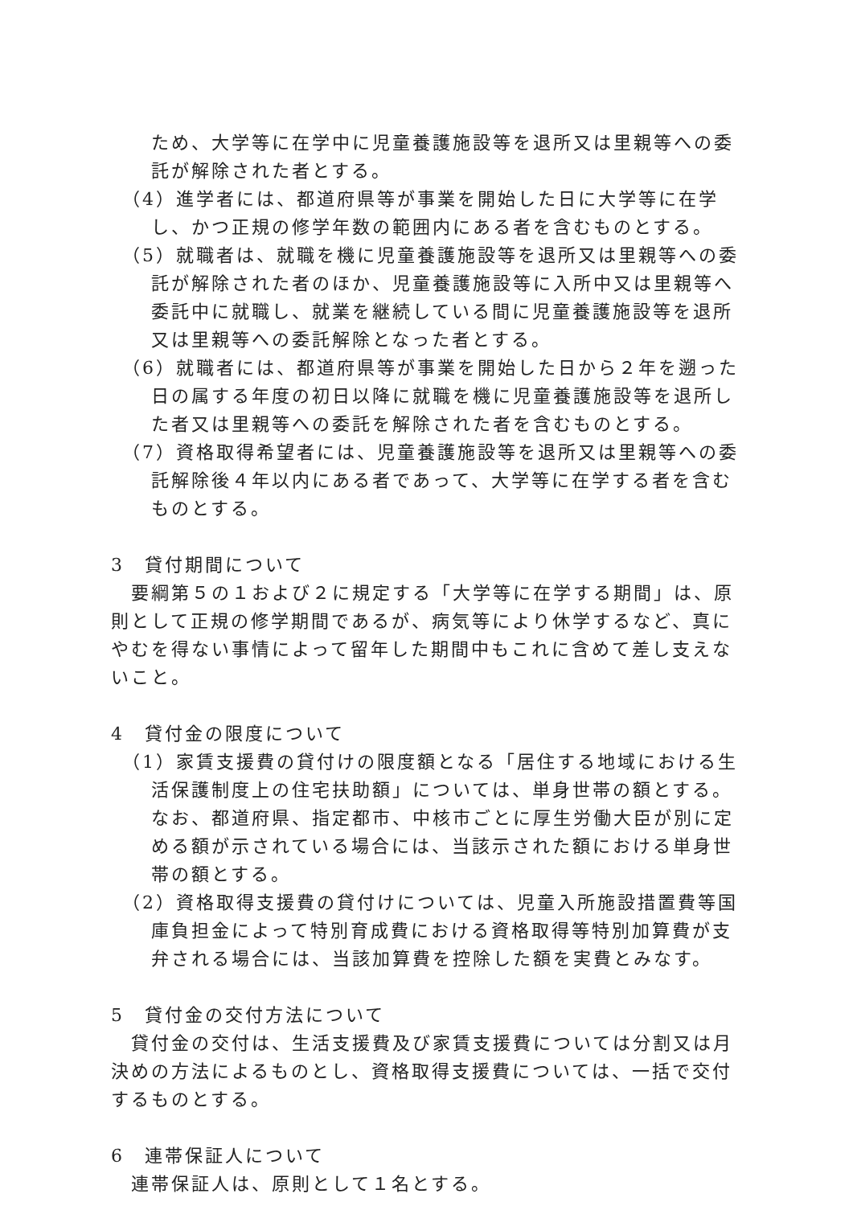ため、大学等に在学中に児童養護施設等を退所又は里親等への委託が解除された者とする。
（4）進学者には、都道府県等が事業を開始した日に大学等に在学し、かつ正規の修学年数の範囲内にある者を含むものとする。
（5）就職者は、就職を機に児童養護施設等を退所又は里親等への委託が解除された者のほか、児童養護施設等に入所中又は里親等へ委託中に就職し、就業を継続している間に児童養護施設等を退所又は里親等への委託解除となった者とする。
（6）就職者には、都道府県等が事業を開始した日から２年を遡った日の属する年度の初日以降に就職を機に児童養護施設等を退所した者又は里親等への委託を解除された者を含むものとする。
（7）資格取得希望者には、児童養護施設等を退所又は里親等への委託解除後４年以内にある者であって、大学等に在学する者を含むものとする。
3　貸付期間について
要綱第５の１および２に規定する「大学等に在学する期間」は、原則として正規の修学期間であるが、病気等により休学するなど、真にやむを得ない事情によって留年した期間中もこれに含めて差し支えないこと。
4　貸付金の限度について
（1）家賃支援費の貸付けの限度額となる「居住する地域における生活保護制度上の住宅扶助額」については、単身世帯の額とする。なお、都道府県、指定都市、中核市ごとに厚生労働大臣が別に定める額が示されている場合には、当該示された額における単身世帯の額とする。
（2）資格取得支援費の貸付けについては、児童入所施設措置費等国庫負担金によって特別育成費における資格取得等特別加算費が支弁される場合には、当該加算費を控除した額を実費とみなす。
5　貸付金の交付方法について
貸付金の交付は、生活支援費及び家賃支援費については分割又は月決めの方法によるものとし、資格取得支援費については、一括で交付するものとする。
6　連帯保証人について
連帯保証人は、原則として１名とする。